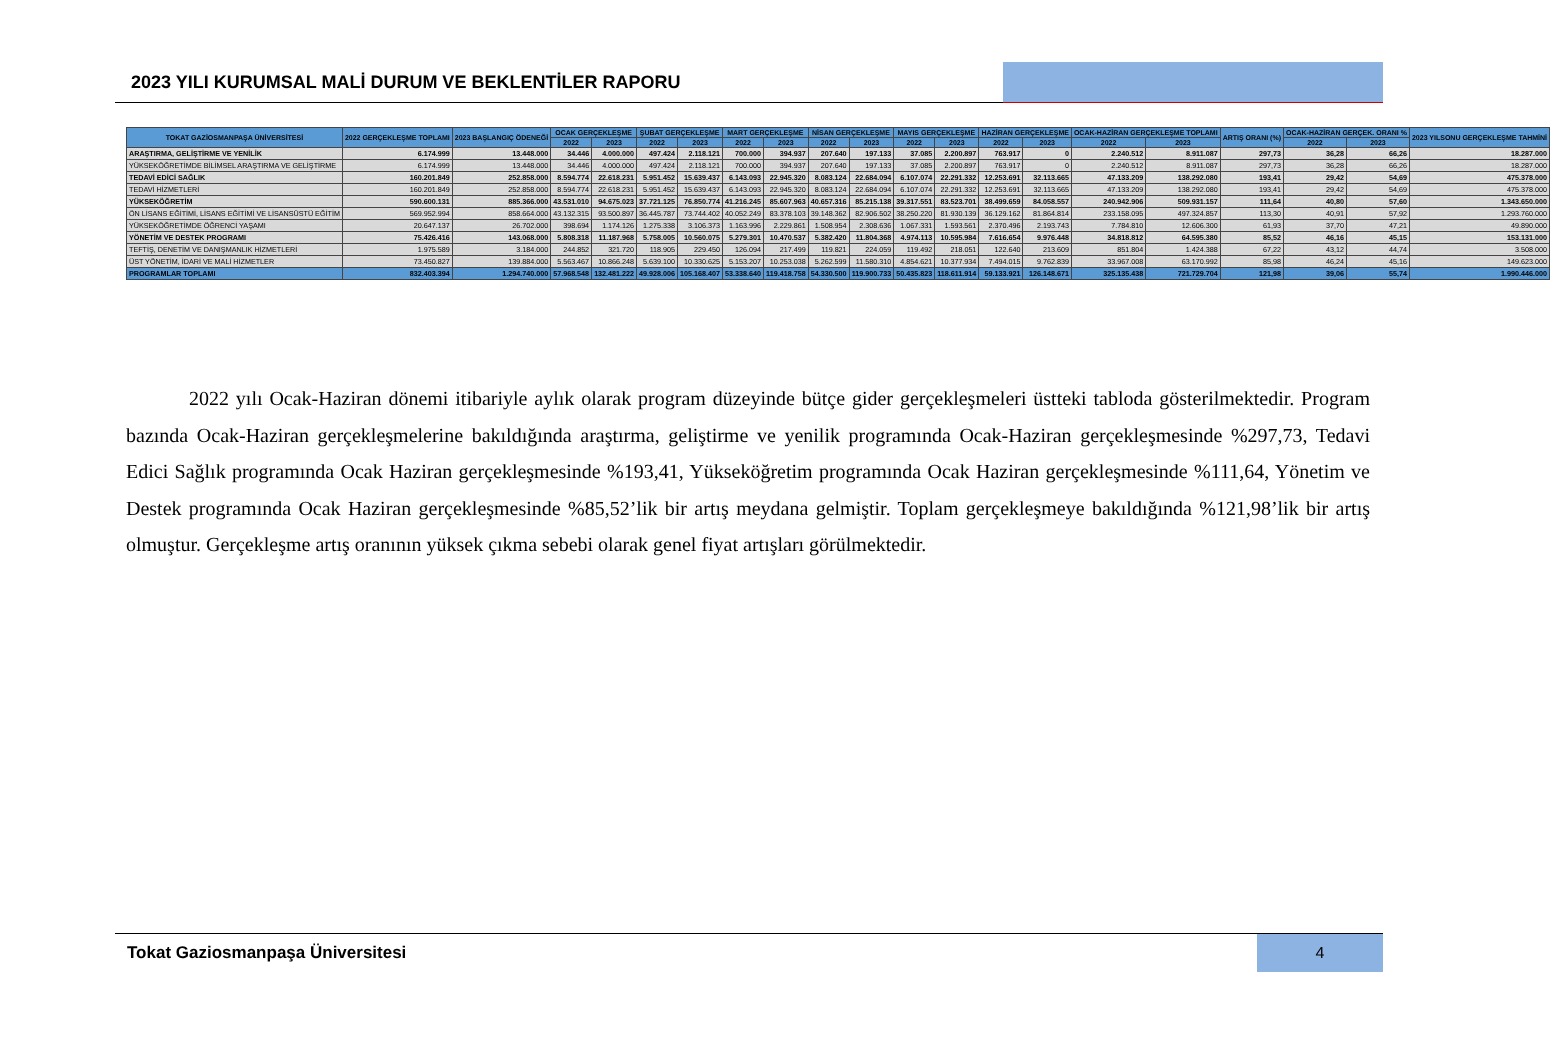2023 YILI KURUMSAL MALİ DURUM VE BEKLENTİLER RAPORU
| TOKAT GAZİOSMANPAŞA ÜNİVERSİTESİ | 2022 GERÇEKLEŞME TOPLAMI | 2023 BAŞLANGIÇ ÖDENEĞİ | OCAK GERÇEKLEŞME | | ŞUBAT GERÇEKLEŞME | | MART GERÇEKLEŞME | | NİSAN GERÇEKLEŞME | | MAYIS GERÇEKLEŞME | | HAZİRAN GERÇEKLEŞME | | OCAK-HAZİRAN GERÇEKLEŞME TOPLAMI | | ARTIŞ ORANI (%) | OCAK-HAZİRAN GERÇEK. ORANI % | | 2023 YILSONU GERÇEKLEŞME TAHMİNİ |
| --- | --- | --- | --- | --- | --- | --- | --- | --- | --- | --- | --- | --- | --- | --- | --- | --- | --- | --- | --- | --- |
| | | | 2022 | 2023 | 2022 | 2023 | 2022 | 2023 | 2022 | 2023 | 2022 | 2023 | 2022 | 2023 | 2022 | 2023 | | 2022 | 2023 | |
| ARAŞTIRMA, GELİŞTİRME VE YENİLİK | 6.174.999 | 13.448.000 | 34.446 | 4.000.000 | 497.424 | 2.118.121 | 700.000 | 394.937 | 207.640 | 197.133 | 37.085 | 2.200.897 | 763.917 | 0 | 2.240.512 | 8.911.087 | 297,73 | 36,28 | 66,26 | 18.287.000 |
| YÜKSEKÖĞRETİMDE BİLİMSEL ARAŞTIRMA VE GELİŞTİRME | 6.174.999 | 13.448.000 | 34.446 | 4.000.000 | 497.424 | 2.118.121 | 700.000 | 394.937 | 207.640 | 197.133 | 37.085 | 2.200.897 | 763.917 | 0 | 2.240.512 | 8.911.087 | 297,73 | 36,28 | 66,26 | 18.287.000 |
| TEDAVİ EDİCİ SAĞLIK | 160.201.849 | 252.858.000 | 8.594.774 | 22.618.231 | 5.951.452 | 15.639.437 | 6.143.093 | 22.945.320 | 8.083.124 | 22.684.094 | 6.107.074 | 22.291.332 | 12.253.691 | 32.113.665 | 47.133.209 | 138.292.080 | 193,41 | 29,42 | 54,69 | 475.378.000 |
| TEDAVİ HİZMETLERİ | 160.201.849 | 252.858.000 | 8.594.774 | 22.618.231 | 5.951.452 | 15.639.437 | 6.143.093 | 22.945.320 | 8.083.124 | 22.684.094 | 6.107.074 | 22.291.332 | 12.253.691 | 32.113.665 | 47.133.209 | 138.292.080 | 193,41 | 29,42 | 54,69 | 475.378.000 |
| YÜKSEKÖĞRETİM | 590.600.131 | 885.366.000 | 43.531.010 | 94.675.023 | 37.721.125 | 76.850.774 | 41.216.245 | 85.607.963 | 40.657.316 | 85.215.138 | 39.317.551 | 83.523.701 | 38.499.659 | 84.058.557 | 240.942.906 | 509.931.157 | 111,64 | 40,80 | 57,60 | 1.343.650.000 |
| ÖN LİSANS EĞİTİMİ, LİSANS EĞİTİMİ VE LİSANSÜSTÜ EĞİTİM | 569.952.994 | 858.664.000 | 43.132.315 | 93.500.897 | 36.445.787 | 73.744.402 | 40.052.249 | 83.378.103 | 39.148.362 | 82.906.502 | 38.250.220 | 81.930.139 | 36.129.162 | 81.864.814 | 233.158.095 | 497.324.857 | 113,30 | 40,91 | 57,92 | 1.293.760.000 |
| YÜKSEKÖĞRETİMDE ÖĞRENCİ YAŞAMI | 20.647.137 | 26.702.000 | 398.694 | 1.174.126 | 1.275.338 | 3.106.373 | 1.163.996 | 2.229.861 | 1.508.954 | 2.308.636 | 1.067.331 | 1.593.561 | 2.370.496 | 2.193.743 | 7.784.810 | 12.606.300 | 61,93 | 37,70 | 47,21 | 49.890.000 |
| YÖNETİM VE DESTEK PROGRAMI | 75.426.416 | 143.068.000 | 5.808.318 | 11.187.968 | 5.758.005 | 10.560.075 | 5.279.301 | 10.470.537 | 5.382.420 | 11.804.368 | 4.974.113 | 10.595.984 | 7.616.654 | 9.976.448 | 34.818.812 | 64.595.380 | 85,52 | 46,16 | 45,15 | 153.131.000 |
| TEFTİŞ, DENETİM VE DANIŞMANLIK HİZMETLERİ | 1.975.589 | 3.184.000 | 244.852 | 321.720 | 118.905 | 229.450 | 126.094 | 217.499 | 119.821 | 224.059 | 119.492 | 218.051 | 122.640 | 213.609 | 851.804 | 1.424.388 | 67,22 | 43,12 | 44,74 | 3.508.000 |
| ÜST YÖNETİM, İDARİ VE MALİ HİZMETLER | 73.450.827 | 139.884.000 | 5.563.467 | 10.866.248 | 5.639.100 | 10.330.625 | 5.153.207 | 10.253.038 | 5.262.599 | 11.580.310 | 4.854.621 | 10.377.934 | 7.494.015 | 9.762.839 | 33.967.008 | 63.170.992 | 85,98 | 46,24 | 45,16 | 149.623.000 |
| PROGRAMLAR TOPLAMI | 832.403.394 | 1.294.740.000 | 57.968.548 | 132.481.222 | 49.928.006 | 105.168.407 | 53.338.640 | 119.418.758 | 54.330.500 | 119.900.733 | 50.435.823 | 118.611.914 | 59.133.921 | 126.148.671 | 325.135.438 | 721.729.704 | 121,98 | 39,06 | 55,74 | 1.990.446.000 |
2022 yılı Ocak-Haziran dönemi itibariyle aylık olarak program düzeyinde bütçe gider gerçekleşmeleri üstteki tabloda gösterilmektedir. Program bazında Ocak-Haziran gerçekleşmelerine bakıldığında araştırma, geliştirme ve yenilik programında Ocak-Haziran gerçekleşmesinde %297,73, Tedavi Edici Sağlık programında Ocak Haziran gerçekleşmesinde %193,41, Yükseköğretim programında Ocak Haziran gerçekleşmesinde %111,64, Yönetim ve Destek programında Ocak Haziran gerçekleşmesinde %85,52’lik bir artış meydana gelmiştir. Toplam gerçekleşmeye bakıldığında %121,98’lik bir artış olmuştur. Gerçekleşme artış oranının yüksek çıkma sebebi olarak genel fiyat artışları görülmektedir.
Tokat Gaziosmanpaşa Üniversitesi
4